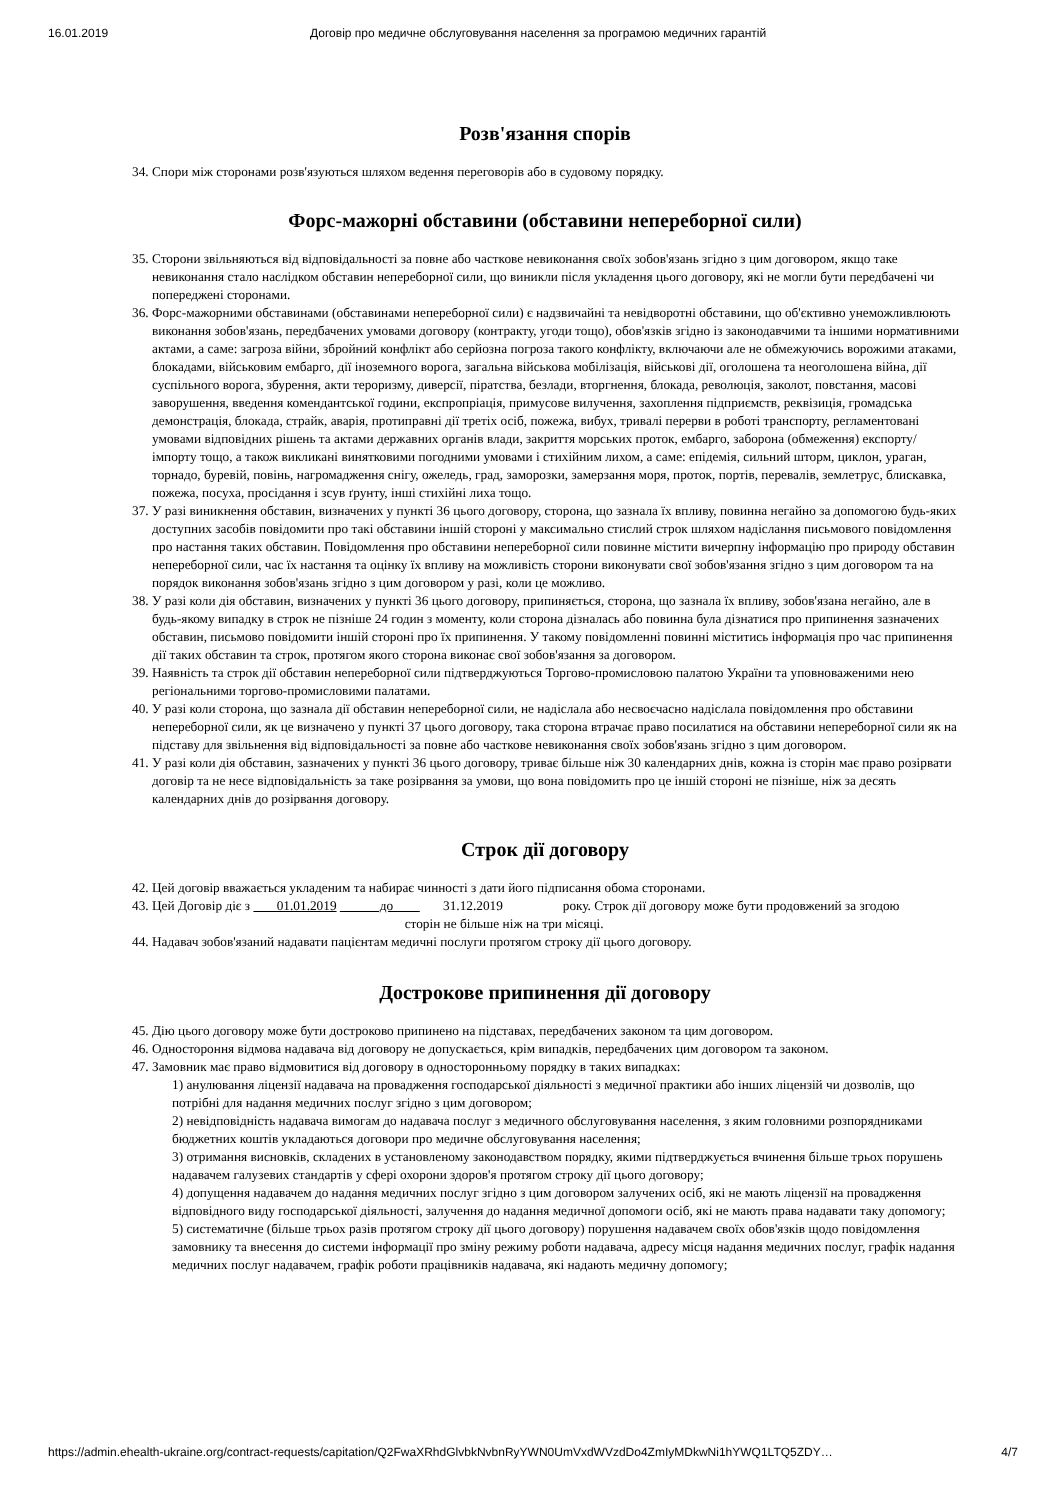16.01.2019 Договір про медичне обслуговування населення за програмою медичних гарантій
Розв'язання спорів
34. Спори між сторонами розв'язуються шляхом ведення переговорів або в судовому порядку.
Форс-мажорні обставини (обставини непереборної сили)
35. Сторони звільняються від відповідальності за повне або часткове невиконання своїх зобов'язань згідно з цим договором, якщо таке невиконання стало наслідком обставин непереборної сили, що виникли після укладення цього договору, які не могли бути передбачені чи попереджені сторонами.
36. Форс-мажорними обставинами (обставинами непереборної сили) є надзвичайні та невідворотні обставини, що об'єктивно унеможливлюють виконання зобов'язань, передбачених умовами договору (контракту, угоди тощо), обов'язків згідно із законодавчими та іншими нормативними актами, а саме: загроза війни, збройний конфлікт або серйозна погроза такого конфлікту, включаючи але не обмежуючись ворожими атаками, блокадами, військовим ембарго, дії іноземного ворога, загальна військова мобілізація, військові дії, оголошена та неоголошена війна, дії суспільного ворога, збурення, акти тероризму, диверсії, піратства, безлади, вторгнення, блокада, революція, заколот, повстання, масові заворушення, введення комендантської години, експропріація, примусове вилучення, захоплення підприємств, реквізиція, громадська демонстрація, блокада, страйк, аварія, протиправні дії третіх осіб, пожежа, вибух, тривалі перерви в роботі транспорту, регламентовані умовами відповідних рішень та актами державних органів влади, закриття морських проток, ембарго, заборона (обмеження) експорту/імпорту тощо, а також викликані винятковими погодними умовами і стихійним лихом, а саме: епідемія, сильний шторм, циклон, ураган, торнадо, буревій, повінь, нагромадження снігу, ожеледь, град, заморозки, замерзання моря, проток, портів, перевалів, землетрус, блискавка, пожежа, посуха, просідання і зсув ґрунту, інші стихійні лиха тощо.
37. У разі виникнення обставин, визначених у пункті 36 цього договору, сторона, що зазнала їх впливу, повинна негайно за допомогою будь-яких доступних засобів повідомити про такі обставини іншій стороні у максимально стислий строк шляхом надіслання письмового повідомлення про настання таких обставин. Повідомлення про обставини непереборної сили повинне містити вичерпну інформацію про природу обставин непереборної сили, час їх настання та оцінку їх впливу на можливість сторони виконувати свої зобов'язання згідно з цим договором та на порядок виконання зобов'язань згідно з цим договором у разі, коли це можливо.
38. У разі коли дія обставин, визначених у пункті 36 цього договору, припиняється, сторона, що зазнала їх впливу, зобов'язана негайно, але в будь-якому випадку в строк не пізніше 24 годин з моменту, коли сторона дізналась або повинна була дізнатися про припинення зазначених обставин, письмово повідомити іншій стороні про їх припинення. У такому повідомленні повинні міститись інформація про час припинення дії таких обставин та строк, протягом якого сторона виконає свої зобов'язання за договором.
39. Наявність та строк дії обставин непереборної сили підтверджуються Торгово-промисловою палатою України та уповноваженими нею регіональними торгово-промисловими палатами.
40. У разі коли сторона, що зазнала дії обставин непереборної сили, не надіслала або несвоєчасно надіслала повідомлення про обставини непереборної сили, як це визначено у пункті 37 цього договору, така сторона втрачає право посилатися на обставини непереборної сили як на підставу для звільнення від відповідальності за повне або часткове невиконання своїх зобов'язань згідно з цим договором.
41. У разі коли дія обставин, зазначених у пункті 36 цього договору, триває більше ніж 30 календарних днів, кожна із сторін має право розірвати договір та не несе відповідальність за таке розірвання за умови, що вона повідомить про це іншій стороні не пізніше, ніж за десять календарних днів до розірвання договору.
Строк дії договору
42. Цей договір вважається укладеним та набирає чинності з дати його підписання обома сторонами.
43. Цей Договір діє з 01.01.2019 до 31.12.2019 року. Строк дії договору може бути продовжений за згодою сторін не більше ніж на три місяці.
44. Надавач зобов'язаний надавати пацієнтам медичні послуги протягом строку дії цього договору.
Дострокове припинення дії договору
45. Дію цього договору може бути достроково припинено на підставах, передбачених законом та цим договором.
46. Одностороння відмова надавача від договору не допускається, крім випадків, передбачених цим договором та законом.
47. Замовник має право відмовитися від договору в односторонньому порядку в таких випадках:
1) анулювання ліцензії надавача на провадження господарської діяльності з медичної практики або інших ліцензій чи дозволів, що потрібні для надання медичних послуг згідно з цим договором;
2) невідповідність надавача вимогам до надавача послуг з медичного обслуговування населення, з яким головними розпорядниками бюджетних коштів укладаються договори про медичне обслуговування населення;
3) отримання висновків, складених в установленому законодавством порядку, якими підтверджується вчинення більше трьох порушень надавачем галузевих стандартів у сфері охорони здоров'я протягом строку дії цього договору;
4) допущення надавачем до надання медичних послуг згідно з цим договором залучених осіб, які не мають ліцензії на провадження відповідного виду господарської діяльності, залучення до надання медичної допомоги осіб, які не мають права надавати таку допомогу;
5) систематичне (більше трьох разів протягом строку дії цього договору) порушення надавачем своїх обов'язків щодо повідомлення замовнику та внесення до системи інформації про зміну режиму роботи надавача, адресу місця надання медичних послуг, графік надання медичних послуг надавачем, графік роботи працівників надавача, які надають медичну допомогу;
https://admin.ehealth-ukraine.org/contract-requests/capitation/Q2FwaXRhdGlvbkNvbnRyYWN0UmVxdWVzdDo4ZmIyMDkwNi1hYWQ1LTQ5ZDY… 4/7